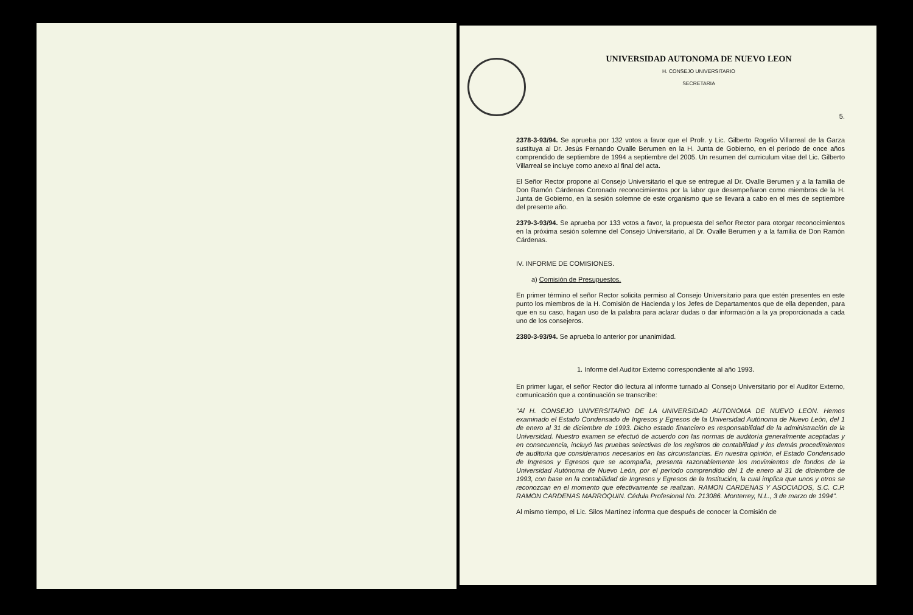UNIVERSIDAD AUTONOMA DE NUEVO LEON
H. CONSEJO UNIVERSITARIO
SECRETARIA
5.
2378-3-93/94. Se aprueba por 132 votos a favor que el Profr. y Lic. Gilberto Rogelio Villarreal de la Garza sustituya al Dr. Jesús Fernando Ovalle Berumen en la H. Junta de Gobierno, en el período de once años comprendido de septiembre de 1994 a septiembre del 2005. Un resumen del curriculum vitae del Lic. Gilberto Villarreal se incluye como anexo al final del acta.
El Señor Rector propone al Consejo Universitario el que se entregue al Dr. Ovalle Berumen y a la familia de Don Ramón Cárdenas Coronado reconocimientos por la labor que desempeñaron como miembros de la H. Junta de Gobierno, en la sesión solemne de este organismo que se llevará a cabo en el mes de septiembre del presente año.
2379-3-93/94. Se aprueba por 133 votos a favor, la propuesta del señor Rector para otorgar reconocimientos en la próxima sesión solemne del Consejo Universitario, al Dr. Ovalle Berumen y a la familia de Don Ramón Cárdenas.
IV. INFORME DE COMISIONES.
a) Comisión de Presupuestos.
En primer término el señor Rector solicita permiso al Consejo Universitario para que estén presentes en este punto los miembros de la H. Comisión de Hacienda y los Jefes de Departamentos que de ella dependen, para que en su caso, hagan uso de la palabra para aclarar dudas o dar información a la ya proporcionada a cada uno de los consejeros.
2380-3-93/94. Se aprueba lo anterior por unanimidad.
1. Informe del Auditor Externo correspondiente al año 1993.
En primer lugar, el señor Rector dió lectura al informe turnado al Consejo Universitario por el Auditor Externo, comunicación que a continuación se transcribe:
"Al H. CONSEJO UNIVERSITARIO DE LA UNIVERSIDAD AUTONOMA DE NUEVO LEON. Hemos examinado el Estado Condensado de Ingresos y Egresos de la Universidad Autónoma de Nuevo León, del 1 de enero al 31 de diciembre de 1993. Dicho estado financiero es responsabilidad de la administración de la Universidad. Nuestro examen se efectuó de acuerdo con las normas de auditoría generalmente aceptadas y en consecuencia, incluyó las pruebas selectivas de los registros de contabilidad y los demás procedimientos de auditoría que consideramos necesarios en las circunstancias. En nuestra opinión, el Estado Condensado de Ingresos y Egresos que se acompaña, presenta razonablemente los movimientos de fondos de la Universidad Autónoma de Nuevo León, por el período comprendido del 1 de enero al 31 de diciembre de 1993, con base en la contabilidad de Ingresos y Egresos de la Institución, la cual implica que unos y otros se reconozcan en el momento que efectivamente se realizan. RAMON CARDENAS Y ASOCIADOS, S.C. C.P. RAMON CARDENAS MARROQUIN. Cédula Profesional No. 213086. Monterrey, N.L., 3 de marzo de 1994".
Al mismo tiempo, el Lic. Silos Martínez informa que después de conocer la Comisión de